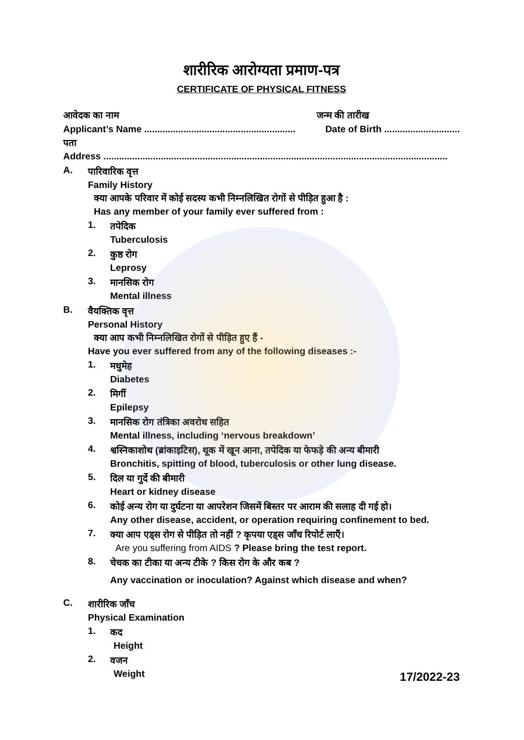शारीरिक आरोग्यता प्रमाण-पत्र
CERTIFICATE OF PHYSICAL FITNESS
आवेदक का नाम जन्म की तारीख
Applicant’s Name .......................................................... Date of Birth .............................
पता
Address ....................................................................................................................................
A.
पारिवारिक वृत्त
Family History
क्या आपके परिवार में कोई सदस्य कभी निम्नलिखित रोगों से पीड़ित हुआ है :
Has any member of your family ever suffered from :
1.
तपेदिक
Tuberculosis
2.
कुष्ठ रोग
Leprosy
3.
मानसिक रोग
Mental illness
B.
वैयक्तिक वृत्त
Personal History
क्या आप कभी निम्नलिखित रोगों से पीड़ित हुए हैं -
Have you ever suffered from any of the following diseases :-
1.
मधुमेह
Diabetes
2.
मिर्गी
Epilepsy
3.
मानसिक रोग तंत्रिका अवरोध सहित
Mental illness, including ‘nervous breakdown’
4.
श्वस्निकाशोथ (ब्रांकाइटिस), थूक में खून आना, तपेदिक या फेफड़े की अन्य बीमारी
Bronchitis, spitting of blood, tuberculosis or other lung disease.
5.
दिल या गुर्दे की बीमारी
Heart or kidney disease
6.
कोई अन्य रोग या दुर्घटना या आपरेशन जिसमें बिस्तर पर आराम की सलाह दी गई हो।
Any other disease, accident, or operation requiring confinement to bed.
7.
क्या आप एड्स रोग से पीड़ित तो नहीं ? कृपया एड्स जाँच रिपोर्ट लाएँ।
Are you suffering from AIDS ? Please bring the test report.
8.
चेचक का टीका या अन्य टीके ? किस रोग के और कब ?
Any vaccination or inoculation? Against which disease and when?
C.
शारीरिक जाँच
Physical Examination
1.
कद
Height
2.
वजन
Weight
17/2022-23